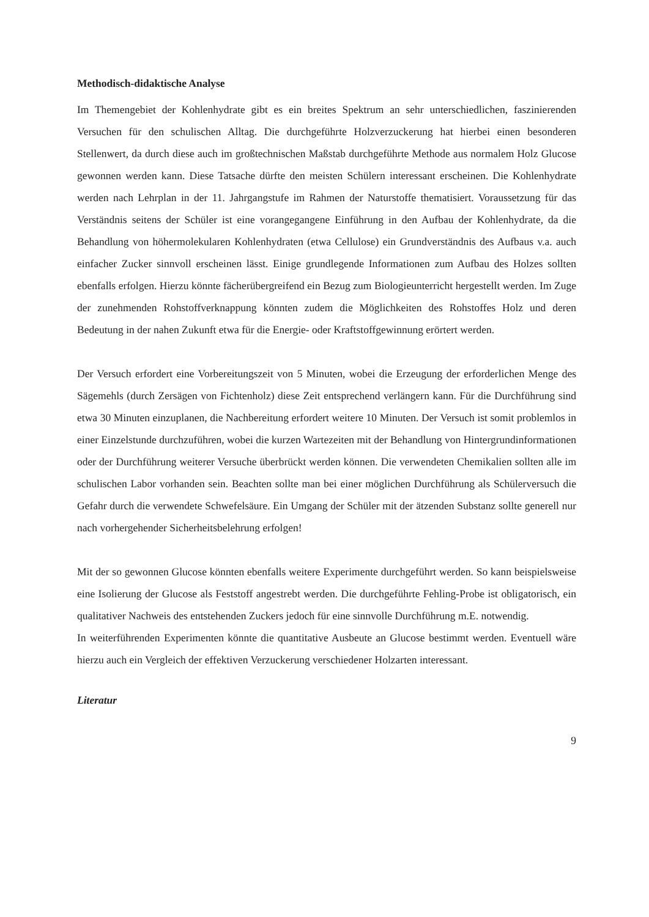Methodisch-didaktische Analyse
Im Themengebiet der Kohlenhydrate gibt es ein breites Spektrum an sehr unterschiedlichen, faszinierenden Versuchen für den schulischen Alltag. Die durchgeführte Holzverzuckerung hat hierbei einen besonderen Stellenwert, da durch diese auch im großtechnischen Maßstab durchgeführte Methode aus normalem Holz Glucose gewonnen werden kann. Diese Tatsache dürfte den meisten Schülern interessant erscheinen. Die Kohlenhydrate werden nach Lehrplan in der 11. Jahrgangstufe im Rahmen der Naturstoffe thematisiert. Voraussetzung für das Verständnis seitens der Schüler ist eine vorangegangene Einführung in den Aufbau der Kohlenhydrate, da die Behandlung von höhermolekularen Kohlenhydraten (etwa Cellulose) ein Grundverständnis des Aufbaus v.a. auch einfacher Zucker sinnvoll erscheinen lässt. Einige grundlegende Informationen zum Aufbau des Holzes sollten ebenfalls erfolgen. Hierzu könnte fächerübergreifend ein Bezug zum Biologieunterricht hergestellt werden. Im Zuge der zunehmenden Rohstoffverknappung könnten zudem die Möglichkeiten des Rohstoffes Holz und deren Bedeutung in der nahen Zukunft etwa für die Energie- oder Kraftstoffgewinnung erörtert werden.
Der Versuch erfordert eine Vorbereitungszeit von 5 Minuten, wobei die Erzeugung der erforderlichen Menge des Sägemehls (durch Zersägen von Fichtenholz) diese Zeit entsprechend verlängern kann. Für die Durchführung sind etwa 30 Minuten einzuplanen, die Nachbereitung erfordert weitere 10 Minuten. Der Versuch ist somit problemlos in einer Einzelstunde durchzuführen, wobei die kurzen Wartezeiten mit der Behandlung von Hintergrundinformationen oder der Durchführung weiterer Versuche überbrückt werden können. Die verwendeten Chemikalien sollten alle im schulischen Labor vorhanden sein. Beachten sollte man bei einer möglichen Durchführung als Schülerversuch die Gefahr durch die verwendete Schwefelsäure. Ein Umgang der Schüler mit der ätzenden Substanz sollte generell nur nach vorhergehender Sicherheitsbelehrung erfolgen!
Mit der so gewonnen Glucose könnten ebenfalls weitere Experimente durchgeführt werden. So kann beispielsweise eine Isolierung der Glucose als Feststoff angestrebt werden. Die durchgeführte Fehling-Probe ist obligatorisch, ein qualitativer Nachweis des entstehenden Zuckers jedoch für eine sinnvolle Durchführung m.E. notwendig.
In weiterführenden Experimenten könnte die quantitative Ausbeute an Glucose bestimmt werden. Eventuell wäre hierzu auch ein Vergleich der effektiven Verzuckerung verschiedener Holzarten interessant.
Literatur
9